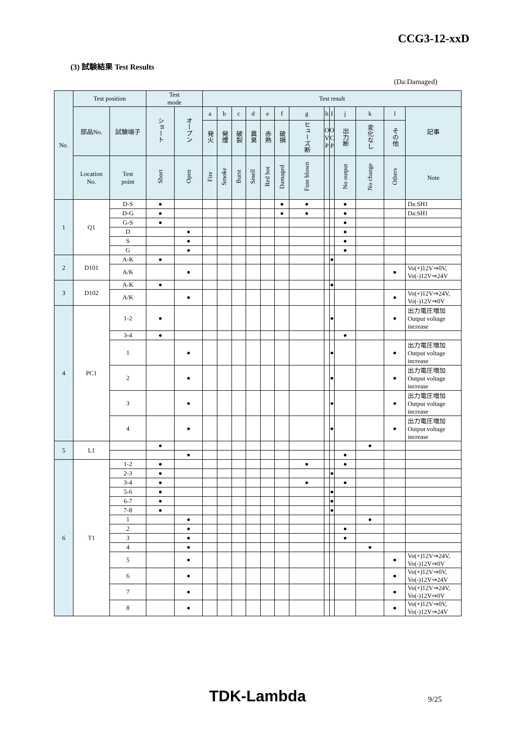CCG3-12-xxD
(3) 試験結果 Test Results
(Da:Damaged)
| No. | Test position | | Test mode | | Test result | | | | | | | | | | | | |
| --- | --- | --- | --- | --- | --- | --- | --- | --- | --- | --- | --- | --- | --- | --- | --- | --- | --- |
| | 部品No. | 試験端子 | ショート | オープン | a | b | c | d | e | f | g | h | I | j | k | l | 記事 |
| | | | | | 発火 | 発煙 | 破裂 | 異臭 | 赤熱 | 破損 | ヒューズ断 | O V P | O C P | 出力断 | 変化なし | その他 | |
| | Location No. | Test point | Short | Open | Fire | Smoke | Burst | Smell | Red hot | Damaged | Fuse blown | | | No output | No change | Others | Note |
| 1 | Q1 | D-S | ● | | | | | | | ● | ● | | | ● | | | Da:SH1 |
| | | D-G | ● | | | | | | | ● | ● | | | ● | | | Da:SH1 |
| | | G-S | ● | | | | | | | | | | | ● | | | |
| | | D | | ● | | | | | | | | | | ● | | | |
| | | S | | ● | | | | | | | | | | ● | | | |
| | | G | | ● | | | | | | | | | | ● | | | |
| 2 | D101 | A-K | ● | | | | | | | | | | ● | | | | |
| | | A/K | | ● | | | | | | | | | | | | ● | Vo(+)12V⇒0V, Vo(-)12V⇒24V |
| 3 | D102 | A-K | ● | | | | | | | | | | ● | | | | |
| | | A/K | | ● | | | | | | | | | | | | ● | Vo(+)12V⇒24V, Vo(-)12V⇒0V |
| 4 | PC1 | 1-2 | ● | | | | | | | | | | ● | | | ● | 出力電圧増加 Output voltage increase |
| | | 3-4 | ● | | | | | | | | | | | ● | | | |
| | | 1 | | ● | | | | | | | | | ● | | | ● | 出力電圧増加 Output voltage increase |
| | | 2 | | ● | | | | | | | | | ● | | | ● | 出力電圧増加 Output voltage increase |
| | | 3 | | ● | | | | | | | | | ● | | | ● | 出力電圧増加 Output voltage increase |
| | | 4 | | ● | | | | | | | | | ● | | | ● | 出力電圧増加 Output voltage increase |
| 5 | L1 | | ● | | | | | | | | | | | | ● | | |
| | | | | ● | | | | | | | | | | ● | | | |
| 6 | T1 | 1-2 | ● | | | | | | | | ● | | | ● | | | |
| | | 2-3 | ● | | | | | | | | | | ● | | | | |
| | | 3-4 | ● | | | | | | | | ● | | | ● | | | |
| | | 5-6 | ● | | | | | | | | | | ● | | | | |
| | | 6-7 | ● | | | | | | | | | | ● | | | | |
| | | 7-8 | ● | | | | | | | | | | ● | | | | |
| | | 1 | | ● | | | | | | | | | | | ● | | |
| | | 2 | | ● | | | | | | | | | | ● | | | |
| | | 3 | | ● | | | | | | | | | | ● | | | |
| | | 4 | | ● | | | | | | | | | | | ● | | |
| | | 5 | | ● | | | | | | | | | | | | ● | Vo(+)12V⇒24V, Vo(-)12V⇒0V |
| | | 6 | | ● | | | | | | | | | | | | ● | Vo(+)12V⇒0V, Vo(-)12V⇒24V |
| | | 7 | | ● | | | | | | | | | | | | ● | Vo(+)12V⇒24V, Vo(-)12V⇒0V |
| | | 8 | | ● | | | | | | | | | | | | ● | Vo(+)12V⇒0V, Vo(-)12V⇒24V |
TDK-Lambda 9/25